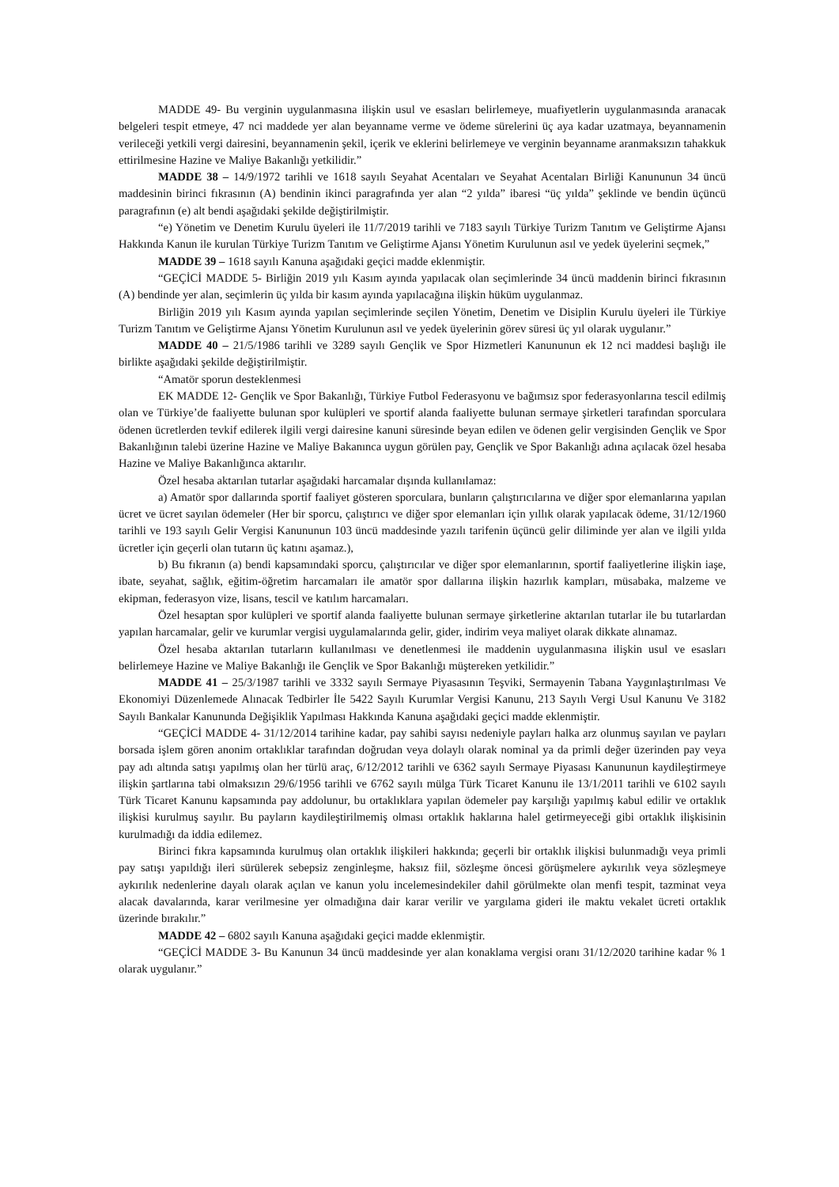MADDE 49- Bu verginin uygulanmasına ilişkin usul ve esasları belirlemeye, muafiyetlerin uygulanmasında aranacak belgeleri tespit etmeye, 47 nci maddede yer alan beyanname verme ve ödeme sürelerini üç aya kadar uzatmaya, beyannamenin verileceği yetkili vergi dairesini, beyannamenin şekil, içerik ve eklerini belirlemeye ve verginin beyanname aranmaksızın tahakkuk ettirilmesine Hazine ve Maliye Bakanlığı yetkilidir.”
MADDE 38 – 14/9/1972 tarihli ve 1618 sayılı Seyahat Acentaları ve Seyahat Acentaları Birliği Kanununun 34 üncü maddesinin birinci fıkrasının (A) bendinin ikinci paragrafında yer alan “2 yılda” ibaresi “üç yılda” şeklinde ve bendin üçüncü paragrafının (e) alt bendi aşağıdaki şekilde değiştirilmiştir.
“e) Yönetim ve Denetim Kurulu üyeleri ile 11/7/2019 tarihli ve 7183 sayılı Türkiye Turizm Tanıtım ve Geliştirme Ajansı Hakkında Kanun ile kurulan Türkiye Turizm Tanıtım ve Geliştirme Ajansı Yönetim Kurulunun asıl ve yedek üyelerini seçmek,”
MADDE 39 – 1618 sayılı Kanuna aşağıdaki geçici madde eklenmiştir.
“GEÇİCİ MADDE 5- Birliğin 2019 yılı Kasım ayında yapılacak olan seçimlerinde 34 üncü maddenin birinci fıkrasının (A) bendinde yer alan, seçimlerin üç yılda bir kasım ayında yapılacağına ilişkin hüküm uygulanmaz.
Birliğin 2019 yılı Kasım ayında yapılan seçimlerinde seçilen Yönetim, Denetim ve Disiplin Kurulu üyeleri ile Türkiye Turizm Tanıtım ve Geliştirme Ajansı Yönetim Kurulunun asıl ve yedek üyelerinin görev süresi üç yıl olarak uygulanır.”
MADDE 40 – 21/5/1986 tarihli ve 3289 sayılı Gençlik ve Spor Hizmetleri Kanununun ek 12 nci maddesi başlığı ile birlikte aşağıdaki şekilde değiştirilmiştir.
“Amatör sporun desteklenmesi
EK MADDE 12- Gençlik ve Spor Bakanlığı, Türkiye Futbol Federasyonu ve bağımsız spor federasyonlarına tescil edilmiş olan ve Türkiye’de faaliyette bulunan spor kulüpleri ve sportif alanda faaliyette bulunan sermaye şirketleri tarafından sporculara ödenen ücretlerden tevkif edilerek ilgili vergi dairesine kanuni süresinde beyan edilen ve ödenen gelir vergisinden Gençlik ve Spor Bakanlığının talebi üzerine Hazine ve Maliye Bakanınca uygun görülen pay, Gençlik ve Spor Bakanlığı adına açılacak özel hesaba Hazine ve Maliye Bakanlığınca aktarılır.
Özel hesaba aktarılan tutarlar aşağıdaki harcamalar dışında kullanılamaz:
a) Amatör spor dallarında sportif faaliyet gösteren sporculara, bunların çalıştırıcılarına ve diğer spor elemanlarına yapılan ücret ve ücret sayılan ödemeler (Her bir sporcu, çalıştırıcı ve diğer spor elemanları için yıllık olarak yapılacak ödeme, 31/12/1960 tarihli ve 193 sayılı Gelir Vergisi Kanununun 103 üncü maddesinde yazılı tarifenin üçüncü gelir diliminde yer alan ve ilgili yılda ücretler için geçerli olan tutarın üç katını aşamaz.),
b) Bu fıkranın (a) bendi kapsamındaki sporcu, çalıştırıcılar ve diğer spor elemanlarının, sportif faaliyetlerine ilişkin iaşe, ibate, seyahat, sağlık, eğitim-öğretim harcamaları ile amatör spor dallarına ilişkin hazırlık kampları, müsabaka, malzeme ve ekipman, federasyon vize, lisans, tescil ve katılım harcamaları.
Özel hesaptan spor kulüpleri ve sportif alanda faaliyette bulunan sermaye şirketlerine aktarılan tutarlar ile bu tutarlardan yapılan harcamalar, gelir ve kurumlar vergisi uygulamalarında gelir, gider, indirim veya maliyet olarak dikkate alınamaz.
Özel hesaba aktarılan tutarların kullanılması ve denetlenmesi ile maddenin uygulanmasına ilişkin usul ve esasları belirlemeye Hazine ve Maliye Bakanlığı ile Gençlik ve Spor Bakanlığı müştereken yetkilidir.”
MADDE 41 – 25/3/1987 tarihli ve 3332 sayılı Sermaye Piyasasının Teşviki, Sermayenin Tabana Yaygınlaştırılması Ve Ekonomiyi Düzenlemede Alınacak Tedbirler İle 5422 Sayılı Kurumlar Vergisi Kanunu, 213 Sayılı Vergi Usul Kanunu Ve 3182 Sayılı Bankalar Kanununda Değişiklik Yapılması Hakkında Kanuna aşağıdaki geçici madde eklenmiştir.
“GEÇİCİ MADDE 4- 31/12/2014 tarihine kadar, pay sahibi sayısı nedeniyle payları halka arz olunmuş sayılan ve payları borsada işlem gören anonim ortaklıklar tarafından doğrudan veya dolaylı olarak nominal ya da primli değer üzerinden pay veya pay adı altında satışı yapılmış olan her türlü araç, 6/12/2012 tarihli ve 6362 sayılı Sermaye Piyasası Kanununun kaydileştirmeye ilişkin şartlarına tabi olmaksızın 29/6/1956 tarihli ve 6762 sayılı mülga Türk Ticaret Kanunu ile 13/1/2011 tarihli ve 6102 sayılı Türk Ticaret Kanunu kapsamında pay addolunur, bu ortaklıklara yapılan ödemeler pay karşılığı yapılmış kabul edilir ve ortaklık ilişkisi kurulmuş sayılır. Bu payların kaydileştirilmemiş olması ortaklık haklarına halel getirmeyeceği gibi ortaklık ilişkisinin kurulmadığı da iddia edilemez.
Birinci fıkra kapsamında kurulmuş olan ortaklık ilişkileri hakkında; geçerli bir ortaklık ilişkisi bulunmadığı veya primli pay satışı yapıldığı ileri sürülerek sebepsiz zenginleşme, haksız fiil, sözleşme öncesi görüşmelere aykırılık veya sözleşmeye aykırılık nedenlerine dayalı olarak açılan ve kanun yolu incelemesindekiler dahil görülmekte olan menfi tespit, tazminat veya alacak davalarında, karar verilmesine yer olmadığına dair karar verilir ve yargılama gideri ile maktu vekalet ücreti ortaklık üzerinde bırakılır.”
MADDE 42 – 6802 sayılı Kanuna aşağıdaki geçici madde eklenmiştir.
“GEÇİCİ MADDE 3- Bu Kanunun 34 üncü maddesinde yer alan konaklama vergisi oranı 31/12/2020 tarihine kadar % 1 olarak uygulanır.”